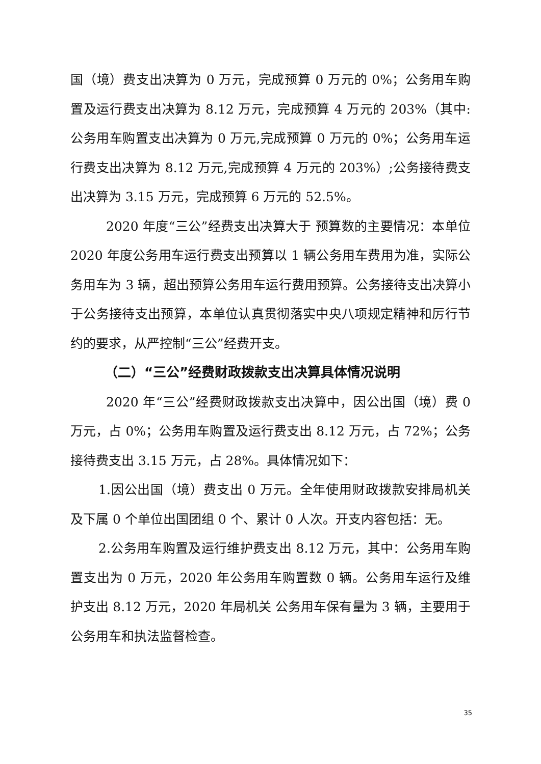国（境）费支出决算为 0 万元，完成预算 0 万元的 0%；公务用车购置及运行费支出决算为 8.12 万元，完成预算 4 万元的 203%（其中:公务用车购置支出决算为 0 万元,完成预算 0 万元的 0%；公务用车运行费支出决算为 8.12 万元,完成预算 4 万元的 203%）;公务接待费支出决算为 3.15 万元，完成预算 6 万元的 52.5%。
2020 年度“三公”经费支出决算大于 预算数的主要情况：本单位 2020 年度公务用车运行费支出预算以 1 辆公务用车费用为准，实际公务用车为 3 辆，超出预算公务用车运行费用预算。公务接待支出决算小于公务接待支出预算，本单位认真贯彻落实中央八项规定精神和厉行节约的要求，从严控制“三公”经费开支。
（二）“三公”经费财政拨款支出决算具体情况说明
2020 年“三公”经费财政拨款支出决算中，因公出国（境）费 0 万元，占 0%；公务用车购置及运行费支出 8.12 万元，占 72%；公务接待费支出 3.15 万元，占 28%。具体情况如下：
1.因公出国（境）费支出 0 万元。全年使用财政拨款安排局机关及下属 0 个单位出国团组 0 个、累计 0 人次。开支内容包括：无。
2.公务用车购置及运行维护费支出 8.12 万元，其中：公务用车购置支出为 0 万元，2020 年公务用车购置数 0 辆。公务用车运行及维护支出 8.12 万元，2020 年局机关 公务用车保有量为 3 辆，主要用于公务用车和执法监督检查。
35